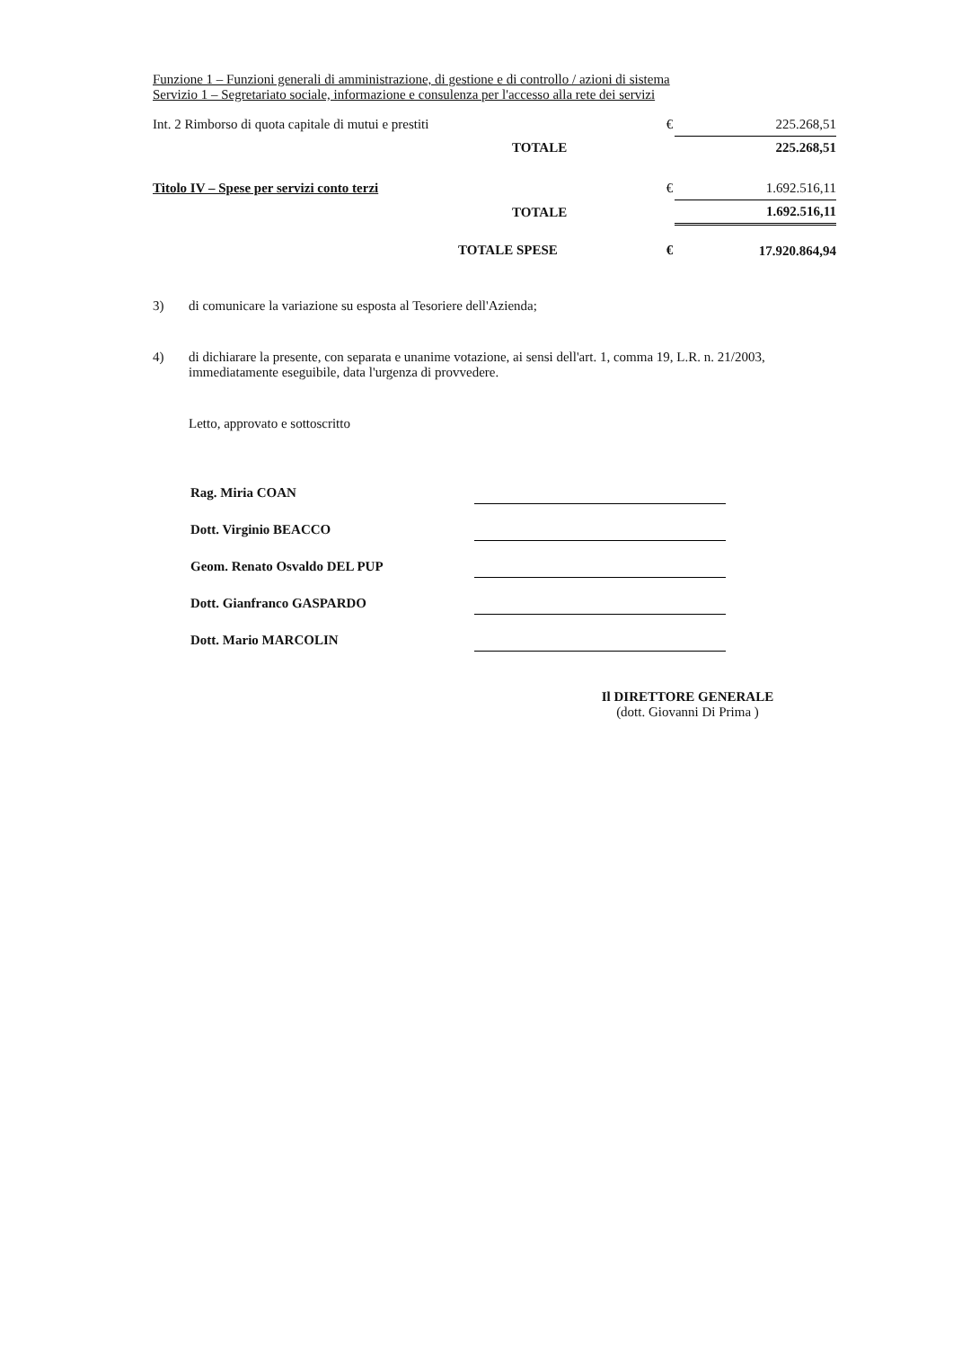Funzione 1 – Funzioni generali di amministrazione, di gestione e di controllo / azioni di sistema
Servizio 1 – Segretariato sociale, informazione e consulenza per l'accesso alla rete dei servizi
| Int. 2 Rimborso di quota capitale di mutui e prestiti | € | 225.268,51 |
| TOTALE | | 225.268,51 |
| Titolo IV – Spese per servizi conto terzi | € | 1.692.516,11 |
| TOTALE | | 1.692.516,11 |
| TOTALE SPESE | € | 17.920.864,94 |
3) di comunicare la variazione su esposta al Tesoriere dell'Azienda;
4) di dichiarare la presente, con separata e unanime votazione, ai sensi dell'art. 1, comma 19, L.R. n. 21/2003, immediatamente eseguibile, data l'urgenza di provvedere.
Letto, approvato e sottoscritto
| Rag. Miria COAN | |
| Dott. Virginio BEACCO | |
| Geom. Renato Osvaldo DEL PUP | |
| Dott. Gianfranco GASPARDO | |
| Dott. Mario MARCOLIN | |
Il DIRETTORE GENERALE
(dott. Giovanni Di Prima )